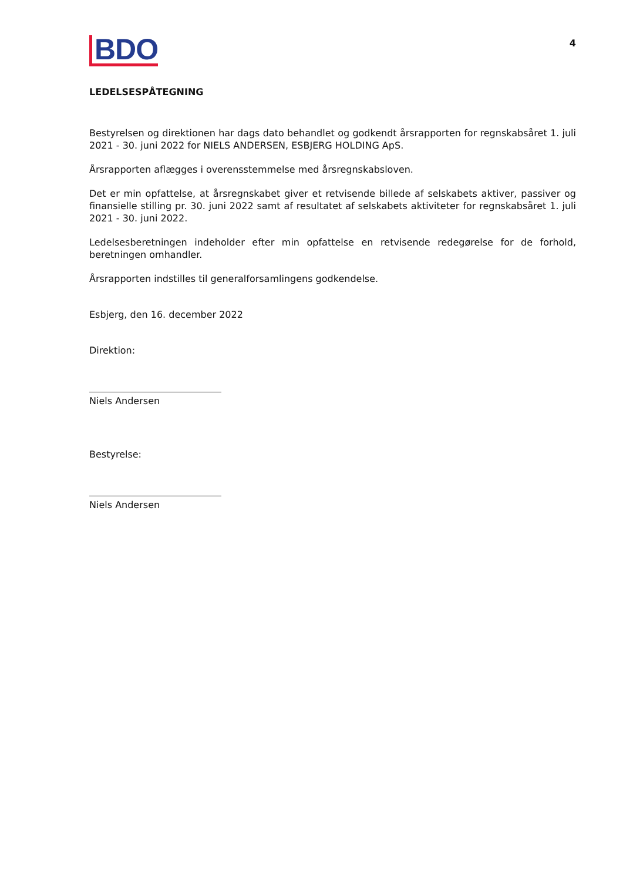BDO
4
LEDELSESPÅTEGNING
Bestyrelsen og direktionen har dags dato behandlet og godkendt årsrapporten for regnskabsåret 1. juli 2021 - 30. juni 2022 for NIELS ANDERSEN, ESBJERG HOLDING ApS.
Årsrapporten aflægges i overensstemmelse med årsregnskabsloven.
Det er min opfattelse, at årsregnskabet giver et retvisende billede af selskabets aktiver, passiver og finansielle stilling pr. 30. juni 2022 samt af resultatet af selskabets aktiviteter for regnskabsåret 1. juli 2021 - 30. juni 2022.
Ledelsesberetningen indeholder efter min opfattelse en retvisende redegørelse for de forhold, beretningen omhandler.
Årsrapporten indstilles til generalforsamlingens godkendelse.
Esbjerg, den 16. december 2022
Direktion:
Niels Andersen
Bestyrelse:
Niels Andersen